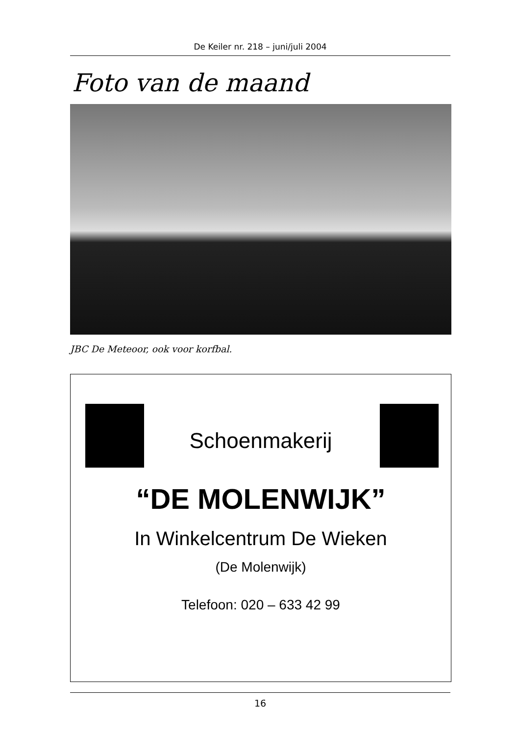De Keiler nr. 218 – juni/juli 2004
Foto van de maand
JBC De Meteoor, ook voor korfbal.
Schoenmakerij
“DE MOLENWIJK”
In Winkelcentrum De Wieken
(De Molenwijk)
Telefoon: 020 – 633 42 99
16